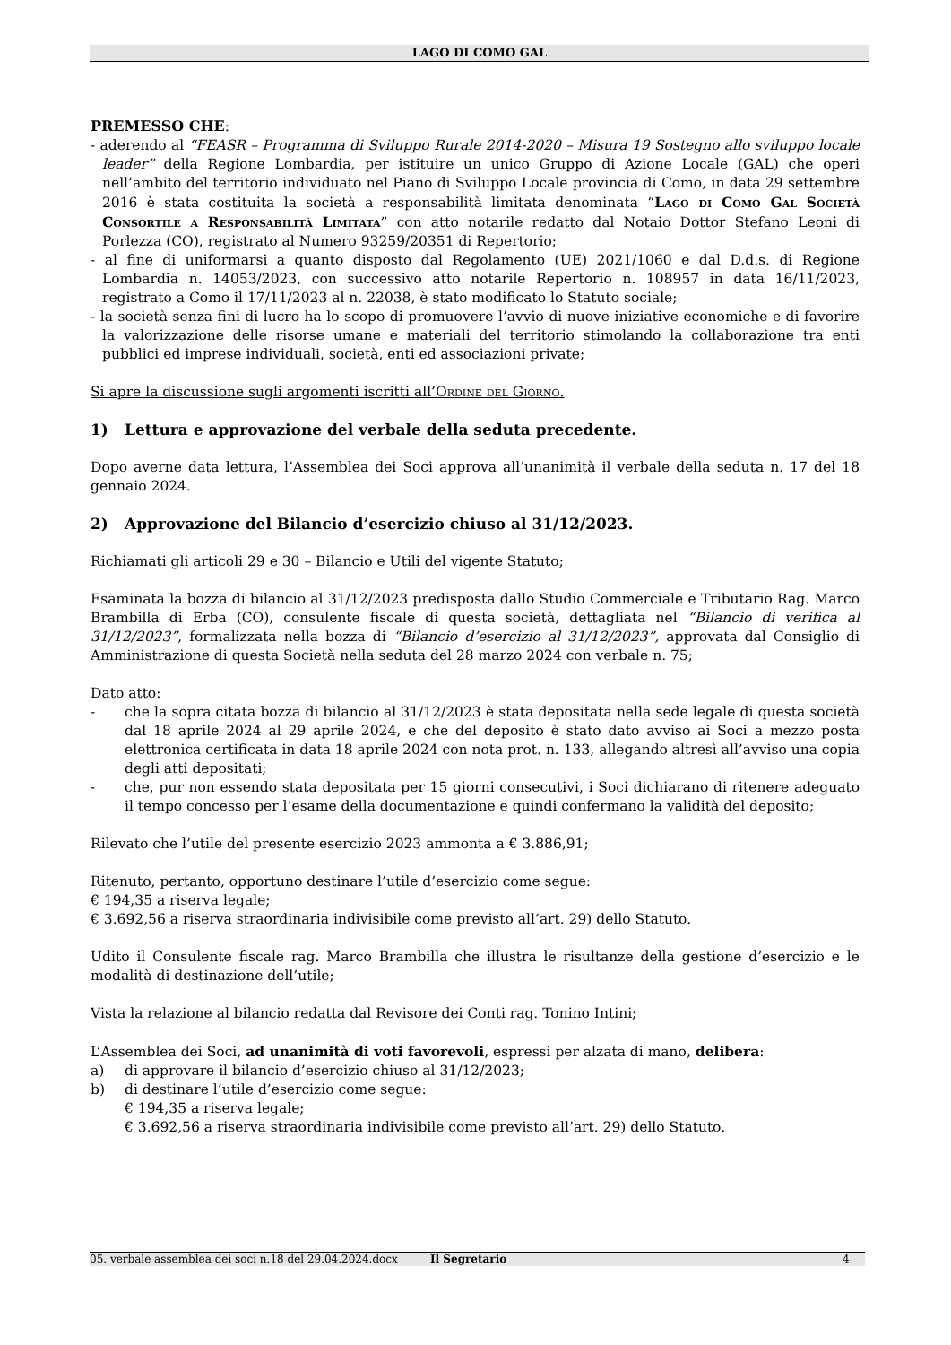LAGO DI COMO GAL
PREMESSO CHE:
- aderendo al “FEASR – Programma di Sviluppo Rurale 2014-2020 – Misura 19 Sostegno allo sviluppo locale leader” della Regione Lombardia, per istituire un unico Gruppo di Azione Locale (GAL) che operi nell’ambito del territorio individuato nel Piano di Sviluppo Locale provincia di Como, in data 29 settembre 2016 è stata costituita la società a responsabilità limitata denominata “Lago di Como Gal Società Consortile a Responsabilità Limitata” con atto notarile redatto dal Notaio Dottor Stefano Leoni di Porlezza (CO), registrato al Numero 93259/20351 di Repertorio;
- al fine di uniformarsi a quanto disposto dal Regolamento (UE) 2021/1060 e dal D.d.s. di Regione Lombardia n. 14053/2023, con successivo atto notarile Repertorio n. 108957 in data 16/11/2023, registrato a Como il 17/11/2023 al n. 22038, è stato modificato lo Statuto sociale;
- la società senza fini di lucro ha lo scopo di promuovere l’avvio di nuove iniziative economiche e di favorire la valorizzazione delle risorse umane e materiali del territorio stimolando la collaborazione tra enti pubblici ed imprese individuali, società, enti ed associazioni private;
Si apre la discussione sugli argomenti iscritti all’Ordine del Giorno.
1) Lettura e approvazione del verbale della seduta precedente.
Dopo averne data lettura, l’Assemblea dei Soci approva all’unanimità il verbale della seduta n. 17 del 18 gennaio 2024.
2) Approvazione del Bilancio d’esercizio chiuso al 31/12/2023.
Richiamati gli articoli 29 e 30 – Bilancio e Utili del vigente Statuto;
Esaminata la bozza di bilancio al 31/12/2023 predisposta dallo Studio Commerciale e Tributario Rag. Marco Brambilla di Erba (CO), consulente fiscale di questa società, dettagliata nel “Bilancio di verifica al 31/12/2023”, formalizzata nella bozza di “Bilancio d’esercizio al 31/12/2023”, approvata dal Consiglio di Amministrazione di questa Società nella seduta del 28 marzo 2024 con verbale n. 75;
Dato atto:
- che la sopra citata bozza di bilancio al 31/12/2023 è stata depositata nella sede legale di questa società dal 18 aprile 2024 al 29 aprile 2024, e che del deposito è stato dato avviso ai Soci a mezzo posta elettronica certificata in data 18 aprile 2024 con nota prot. n. 133, allegando altresì all’avviso una copia degli atti depositati;
- che, pur non essendo stata depositata per 15 giorni consecutivi, i Soci dichiarano di ritenere adeguato il tempo concesso per l’esame della documentazione e quindi confermano la validità del deposito;
Rilevato che l’utile del presente esercizio 2023 ammonta a € 3.886,91;
Ritenuto, pertanto, opportuno destinare l’utile d’esercizio come segue:
€ 194,35 a riserva legale;
€ 3.692,56 a riserva straordinaria indivisibile come previsto all’art. 29) dello Statuto.
Udito il Consulente fiscale rag. Marco Brambilla che illustra le risultanze della gestione d’esercizio e le modalità di destinazione dell’utile;
Vista la relazione al bilancio redatta dal Revisore dei Conti rag. Tonino Intini;
L’Assemblea dei Soci, ad unanimità di voti favorevoli, espressi per alzata di mano, delibera:
a) di approvare il bilancio d’esercizio chiuso al 31/12/2023;
b) di destinare l’utile d’esercizio come segue:
€ 194,35 a riserva legale;
€ 3.692,56 a riserva straordinaria indivisibile come previsto all’art. 29) dello Statuto.
05. verbale assemblea dei soci n.18 del 29.04.2024.docx Il Segretario 4